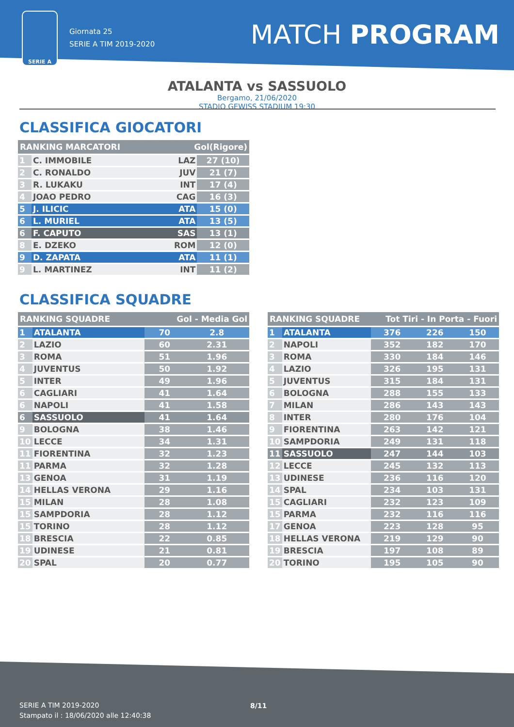SERIE A
Giornata 25
SERIE A TIM 2019-2020
MATCH PROGRAM
ATALANTA vs SASSUOLO
Bergamo, 21/06/2020
STADIO GEWISS STADIUM 19:30
CLASSIFICA GIOCATORI
| RANKING MARCATORI | | Gol(Rigore) | |
| --- | --- | --- | --- |
| 1 | C. IMMOBILE | LAZ | 27 (10) |
| 2 | C. RONALDO | JUV | 21 (7) |
| 3 | R. LUKAKU | INT | 17 (4) |
| 4 | JOAO PEDRO | CAG | 16 (3) |
| 5 | J. ILICIC | ATA | 15 (0) |
| 6 | L. MURIEL | ATA | 13 (5) |
| 6 | F. CAPUTO | SAS | 13 (1) |
| 8 | E. DZEKO | ROM | 12 (0) |
| 9 | D. ZAPATA | ATA | 11 (1) |
| 9 | L. MARTINEZ | INT | 11 (2) |
CLASSIFICA SQUADRE
| RANKING SQUADRE | | Gol - Media Gol | |
| --- | --- | --- | --- |
| 1 | ATALANTA | 70 | 2.8 |
| 2 | LAZIO | 60 | 2.31 |
| 3 | ROMA | 51 | 1.96 |
| 4 | JUVENTUS | 50 | 1.92 |
| 5 | INTER | 49 | 1.96 |
| 6 | CAGLIARI | 41 | 1.64 |
| 6 | NAPOLI | 41 | 1.58 |
| 6 | SASSUOLO | 41 | 1.64 |
| 9 | BOLOGNA | 38 | 1.46 |
| 10 | LECCE | 34 | 1.31 |
| 11 | FIORENTINA | 32 | 1.23 |
| 11 | PARMA | 32 | 1.28 |
| 13 | GENOA | 31 | 1.19 |
| 14 | HELLAS VERONA | 29 | 1.16 |
| 15 | MILAN | 28 | 1.08 |
| 15 | SAMPDORIA | 28 | 1.12 |
| 15 | TORINO | 28 | 1.12 |
| 18 | BRESCIA | 22 | 0.85 |
| 19 | UDINESE | 21 | 0.81 |
| 20 | SPAL | 20 | 0.77 |
| RANKING SQUADRE | | Tot Tiri - In Porta - Fuori | | |
| --- | --- | --- | --- | --- |
| 1 | ATALANTA | 376 | 226 | 150 |
| 2 | NAPOLI | 352 | 182 | 170 |
| 3 | ROMA | 330 | 184 | 146 |
| 4 | LAZIO | 326 | 195 | 131 |
| 5 | JUVENTUS | 315 | 184 | 131 |
| 6 | BOLOGNA | 288 | 155 | 133 |
| 7 | MILAN | 286 | 143 | 143 |
| 8 | INTER | 280 | 176 | 104 |
| 9 | FIORENTINA | 263 | 142 | 121 |
| 10 | SAMPDORIA | 249 | 131 | 118 |
| 11 | SASSUOLO | 247 | 144 | 103 |
| 12 | LECCE | 245 | 132 | 113 |
| 13 | UDINESE | 236 | 116 | 120 |
| 14 | SPAL | 234 | 103 | 131 |
| 15 | CAGLIARI | 232 | 123 | 109 |
| 15 | PARMA | 232 | 116 | 116 |
| 17 | GENOA | 223 | 128 | 95 |
| 18 | HELLAS VERONA | 219 | 129 | 90 |
| 19 | BRESCIA | 197 | 108 | 89 |
| 20 | TORINO | 195 | 105 | 90 |
SERIE A TIM 2019-2020
Stampato il : 18/06/2020 alle 12:40:38
8/11